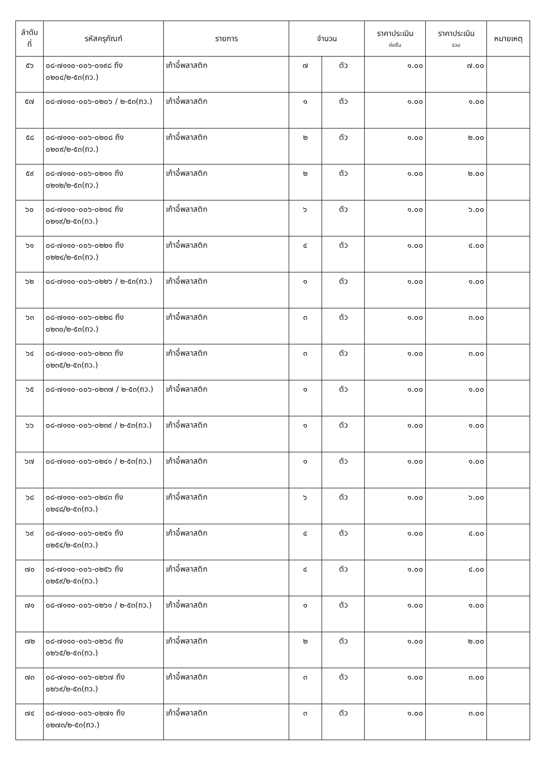| ลำดับ ที่ | รหัสครุภัณฑ์ | รายการ | จำนวน | | ราคาประเมิน ต่อชิ้น | ราคาประเมิน รวม | หมายเหตุ |
| --- | --- | --- | --- | --- | --- | --- | --- |
| ๕๖ | ๐๘-๗๑๑๐-๐๐๖-๐๑๙๘ ถึง ๐๒๐๔/๒-๕๓(ถว.) | เก้าอี้พลาสติก | ๗ | ตัว | ๑.๐๐ | ๗.๐๐ | |
| ๕๗ | ๐๘-๗๑๑๐-๐๐๖-๐๒๐๖ / ๒-๕๓(ถว.) | เก้าอี้พลาสติก | ๑ | ตัว | ๑.๐๐ | ๑.๐๐ | |
| ๕๘ | ๐๘-๗๑๑๐-๐๐๖-๐๒๐๘ ถึง ๐๒๐๙/๒-๕๓(ถว.) | เก้าอี้พลาสติก | ๒ | ตัว | ๑.๐๐ | ๒.๐๐ | |
| ๕๙ | ๐๘-๗๑๑๐-๐๐๖-๐๒๑๑ ถึง ๐๒๑๒/๒-๕๓(ถว.) | เก้าอี้พลาสติก | ๒ | ตัว | ๑.๐๐ | ๒.๐๐ | |
| ๖๐ | ๐๘-๗๑๑๐-๐๐๖-๐๒๑๔ ถึง ๐๒๑๙/๒-๕๓(ถว.) | เก้าอี้พลาสติก | ๖ | ตัว | ๑.๐๐ | ๖.๐๐ | |
| ๖๑ | ๐๘-๗๑๑๐-๐๐๖-๐๒๒๑ ถึง ๐๒๒๔/๒-๕๓(ถว.) | เก้าอี้พลาสติก | ๔ | ตัว | ๑.๐๐ | ๔.๐๐ | |
| ๖๒ | ๐๘-๗๑๑๐-๐๐๖-๐๒๒๖ / ๒-๕๓(ถว.) | เก้าอี้พลาสติก | ๑ | ตัว | ๑.๐๐ | ๑.๐๐ | |
| ๖๓ | ๐๘-๗๑๑๐-๐๐๖-๐๒๒๘ ถึง ๐๒๓๐/๒-๕๓(ถว.) | เก้าอี้พลาสติก | ๓ | ตัว | ๑.๐๐ | ๓.๐๐ | |
| ๖๔ | ๐๘-๗๑๑๐-๐๐๖-๐๒๓๓ ถึง ๐๒๓๕/๒-๕๓(ถว.) | เก้าอี้พลาสติก | ๓ | ตัว | ๑.๐๐ | ๓.๐๐ | |
| ๖๕ | ๐๘-๗๑๑๐-๐๐๖-๐๒๓๗ / ๒-๕๓(ถว.) | เก้าอี้พลาสติก | ๑ | ตัว | ๑.๐๐ | ๑.๐๐ | |
| ๖๖ | ๐๘-๗๑๑๐-๐๐๖-๐๒๓๙ / ๒-๕๓(ถว.) | เก้าอี้พลาสติก | ๑ | ตัว | ๑.๐๐ | ๑.๐๐ | |
| ๖๗ | ๐๘-๗๑๑๐-๐๐๖-๐๒๔๑ / ๒-๕๓(ถว.) | เก้าอี้พลาสติก | ๑ | ตัว | ๑.๐๐ | ๑.๐๐ | |
| ๖๘ | ๐๘-๗๑๑๐-๐๐๖-๐๒๔๓ ถึง ๐๒๔๘/๒-๕๓(ถว.) | เก้าอี้พลาสติก | ๖ | ตัว | ๑.๐๐ | ๖.๐๐ | |
| ๖๙ | ๐๘-๗๑๑๐-๐๐๖-๐๒๕๑ ถึง ๐๒๕๔/๒-๕๓(ถว.) | เก้าอี้พลาสติก | ๔ | ตัว | ๑.๐๐ | ๔.๐๐ | |
| ๗๐ | ๐๘-๗๑๑๐-๐๐๖-๐๒๕๖ ถึง ๐๒๕๙/๒-๕๓(ถว.) | เก้าอี้พลาสติก | ๔ | ตัว | ๑.๐๐ | ๔.๐๐ | |
| ๗๑ | ๐๘-๗๑๑๐-๐๐๖-๐๒๖๑ / ๒-๕๓(ถว.) | เก้าอี้พลาสติก | ๑ | ตัว | ๑.๐๐ | ๑.๐๐ | |
| ๗๒ | ๐๘-๗๑๑๐-๐๐๖-๐๒๖๔ ถึง ๐๒๖๕/๒-๕๓(ถว.) | เก้าอี้พลาสติก | ๒ | ตัว | ๑.๐๐ | ๒.๐๐ | |
| ๗๓ | ๐๘-๗๑๑๐-๐๐๖-๐๒๖๗ ถึง ๐๒๖๙/๒-๕๓(ถว.) | เก้าอี้พลาสติก | ๓ | ตัว | ๑.๐๐ | ๓.๐๐ | |
| ๗๔ | ๐๘-๗๑๑๐-๐๐๖-๐๒๗๑ ถึง ๐๒๗๓/๒-๕๓(ถว.) | เก้าอี้พลาสติก | ๓ | ตัว | ๑.๐๐ | ๓.๐๐ | |